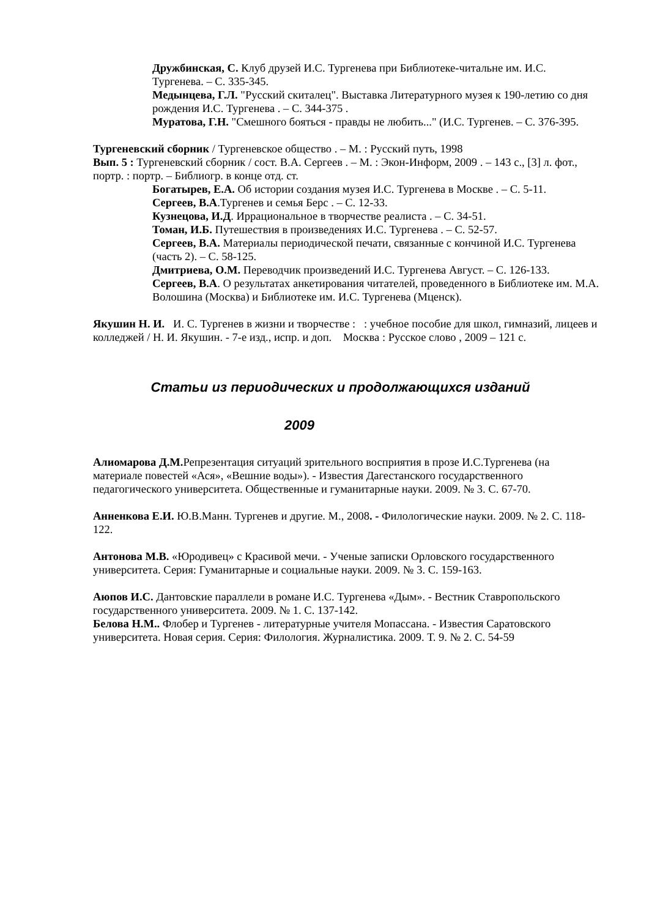Дружбинская, С. Клуб друзей И.С. Тургенева при Библиотеке-читальне им. И.С. Тургенева. – С. 335-345.
Медынцева, Г.Л. "Русский скиталец". Выставка Литературного музея к 190-летию со дня рождения И.С. Тургенева . – С. 344-375 .
Муратова, Г.Н. "Смешного бояться - правды не любить..." (И.С. Тургенев. – С. 376-395.
Тургеневский сборник / Тургеневское общество . – М. : Русский путь, 1998
Вып. 5 : Тургеневский сборник / сост. В.А. Сергеев . – М. : Экон-Информ, 2009 . – 143 с., [3] л. фот., портр. : портр. – Библиогр. в конце отд. ст.
Богатырев, Е.А. Об истории создания музея И.С. Тургенева в Москве . – С. 5-11.
Сергеев, В.А.Тургенев и семья Берс . – С. 12-33.
Кузнецова, И.Д. Иррациональное в творчестве реалиста . – С. 34-51.
Томан, И.Б. Путешествия в произведениях И.С. Тургенева . – С. 52-57.
Сергеев, В.А. Материалы периодической печати, связанные с кончиной И.С. Тургенева (часть 2). – С. 58-125.
Дмитриева, О.М. Переводчик произведений И.С. Тургенева Август. – С. 126-133.
Сергеев, В.А. О результатах анкетирования читателей, проведенного в Библиотеке им. М.А. Волошина (Москва) и Библиотеке им. И.С. Тургенева (Мценск).
Якушин Н. И. И. С. Тургенев в жизни и творчестве : : учебное пособие для школ, гимназий, лицеев и колледжей / Н. И. Якушин. - 7-е изд., испр. и доп. Москва : Русское слово , 2009 – 121 с.
Статьи из периодических и продолжающихся изданий
2009
Алиомарова Д.М. Репрезентация ситуаций зрительного восприятия в прозе И.С.Тургенева (на материале повестей «Ася», «Вешние воды»). - Известия Дагестанского государственного педагогического университета. Общественные и гуманитарные науки. 2009. № 3. С. 67-70.
Анненкова Е.И. Ю.В.Манн. Тургенев и другие. М., 2008. - Филологические науки. 2009. № 2. С. 118-122.
Антонова М.В. «Юродивец» с Красивой мечи. - Ученые записки Орловского государственного университета. Серия: Гуманитарные и социальные науки. 2009. № 3. С. 159-163.
Аюпов И.С. Дантовские параллели в романе И.С. Тургенева «Дым». - Вестник Ставропольского государственного университета. 2009. № 1. С. 137-142.
Белова Н.М.. Флобер и Тургенев - литературные учителя Мопассана. - Известия Саратовского университета. Новая серия. Серия: Филология. Журналистика. 2009. Т. 9. № 2. С. 54-59